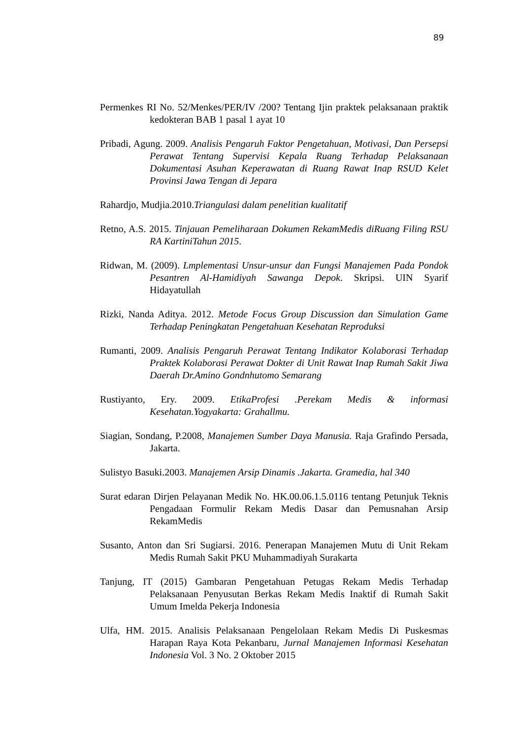89
Permenkes RI No. 52/Menkes/PER/IV /200? Tentang Ijin praktek pelaksanaan praktik kedokteran BAB 1 pasal 1 ayat 10
Pribadi, Agung. 2009. Analisis Pengaruh Faktor Pengetahuan, Motivasi, Dan Persepsi Perawat Tentang Supervisi Kepala Ruang Terhadap Pelaksanaan Dokumentasi Asuhan Keperawatan di Ruang Rawat Inap RSUD Kelet Provinsi Jawa Tengan di Jepara
Rahardjo, Mudjia.2010.Triangulasi dalam penelitian kualitatif
Retno, A.S. 2015. Tinjauan Pemeliharaan Dokumen RekamMedis diRuang Filing RSU RA KartiniTahun 2015.
Ridwan, M. (2009). Lmplementasi Unsur-unsur dan Fungsi Manajemen Pada Pondok Pesantren Al-Hamidiyah Sawanga Depok. Skripsi. UIN Syarif Hidayatullah
Rizki, Nanda Aditya. 2012. Metode Focus Group Discussion dan Simulation Game Terhadap Peningkatan Pengetahuan Kesehatan Reproduksi
Rumanti, 2009. Analisis Pengaruh Perawat Tentang Indikator Kolaborasi Terhadap Praktek Kolaborasi Perawat Dokter di Unit Rawat Inap Rumah Sakit Jiwa Daerah Dr.Amino Gondnhutomo Semarang
Rustiyanto, Ery. 2009. EtikaProfesi .Perekam Medis & informasi Kesehatan.Yogyakarta: Grahallmu.
Siagian, Sondang, P.2008, Manajemen Sumber Daya Manusia. Raja Grafindo Persada, Jakarta.
Sulistyo Basuki.2003. Manajemen Arsip Dinamis .Jakarta. Gramedia, hal 340
Surat edaran Dirjen Pelayanan Medik No. HK.00.06.1.5.0116 tentang Petunjuk Teknis Pengadaan Formulir Rekam Medis Dasar dan Pemusnahan Arsip RekamMedis
Susanto, Anton dan Sri Sugiarsi. 2016. Penerapan Manajemen Mutu di Unit Rekam Medis Rumah Sakit PKU Muhammadiyah Surakarta
Tanjung, IT (2015) Gambaran Pengetahuan Petugas Rekam Medis Terhadap Pelaksanaan Penyusutan Berkas Rekam Medis Inaktif di Rumah Sakit Umum Imelda Pekerja Indonesia
Ulfa, HM. 2015. Analisis Pelaksanaan Pengelolaan Rekam Medis Di Puskesmas Harapan Raya Kota Pekanbaru, Jurnal Manajemen Informasi Kesehatan Indonesia Vol. 3 No. 2 Oktober 2015